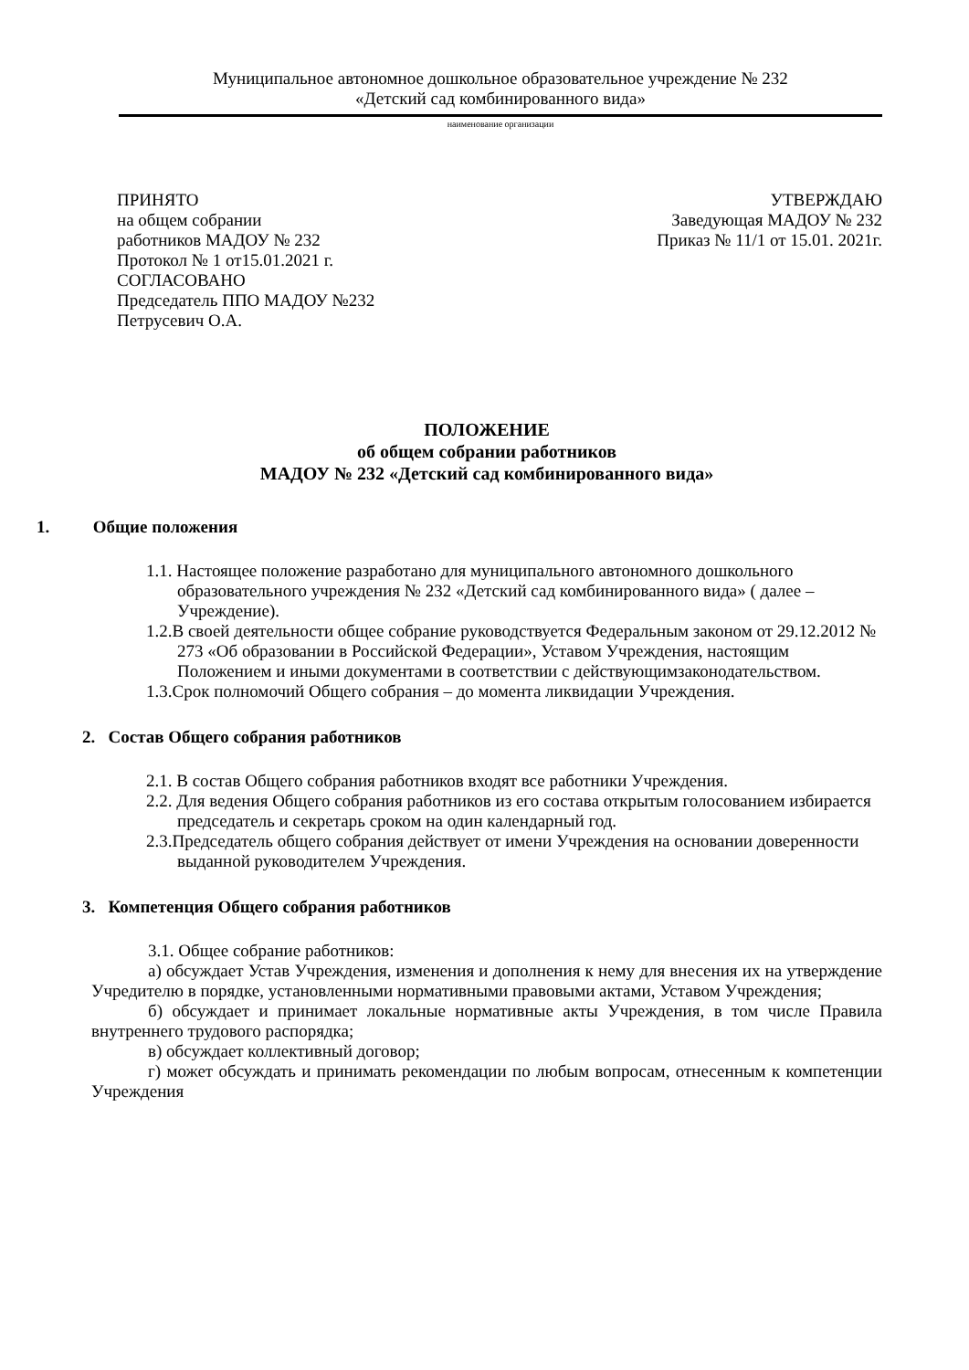Муниципальное автономное дошкольное образовательное учреждение № 232
«Детский сад комбинированного вида»
наименование организации
ПРИНЯТО
на общем собрании
работников МАДОУ № 232
Протокол № 1 от15.01.2021 г.
СОГЛАСОВАНО
Председатель ППО МАДОУ №232
Петрусевич О.А.
УТВЕРЖДАЮ
Заведующая МАДОУ № 232
Приказ № 11/1 от 15.01. 2021г.
ПОЛОЖЕНИЕ
об общем собрании работников
МАДОУ № 232 «Детский сад комбинированного вида»
1. Общие положения
1.1. Настоящее положение разработано для муниципального автономного дошкольного образовательного учреждения № 232 «Детский сад комбинированного вида» ( далее – Учреждение).
1.2.В своей деятельности общее собрание руководствуется Федеральным законом от 29.12.2012 № 273 «Об образовании в Российской Федерации», Уставом Учреждения, настоящим Положением и иными документами в соответствии с действующимзаконодательством.
1.3.Срок полномочий Общего собрания – до момента ликвидации Учреждения.
2. Состав Общего собрания работников
2.1. В состав Общего собрания работников входят все работники Учреждения.
2.2. Для ведения Общего собрания работников из его состава открытым голосованием избирается председатель и секретарь сроком на один календарный год.
2.3.Председатель общего собрания действует от имени Учреждения на основании доверенности выданной руководителем Учреждения.
3. Компетенция Общего собрания работников
3.1. Общее собрание работников:
а) обсуждает Устав Учреждения, изменения и дополнения к нему для внесения их на утверждение Учредителю в порядке, установленными нормативными правовыми актами, Уставом Учреждения;
б) обсуждает и принимает локальные нормативные акты Учреждения, в том числе Правила внутреннего трудового распорядка;
в) обсуждает коллективный договор;
г) может обсуждать и принимать рекомендации по любым вопросам, отнесенным к компетенции Учреждения